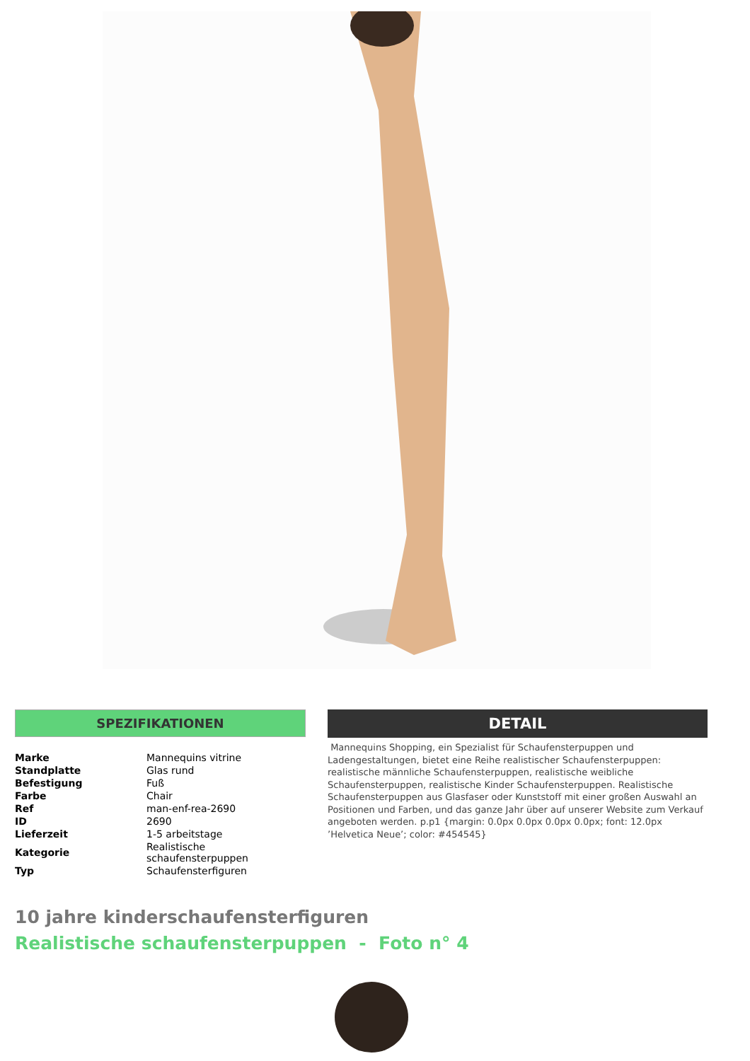SPEZIFIKATIONEN
| Marke | Mannequins vitrine |
| Standplatte | Glas rund |
| Befestigung | Fuß |
| Farbe | Chair |
| Ref | man-enf-rea-2690 |
| ID | 2690 |
| Lieferzeit | 1-5 arbeitstage |
| Kategorie | Realistische schaufensterpuppen |
| Typ | Schaufensterfiguren |
DETAIL
Mannequins Shopping, ein Spezialist für Schaufensterpuppen und Ladengestaltungen, bietet eine Reihe realistischer Schaufensterpuppen: realistische männliche Schaufensterpuppen, realistische weibliche Schaufensterpuppen, realistische Kinder Schaufensterpuppen. Realistische Schaufensterpuppen aus Glasfaser oder Kunststoff mit einer großen Auswahl an Positionen und Farben, und das ganze Jahr über auf unserer Website zum Verkauf angeboten werden. p.p1 {margin: 0.0px 0.0px 0.0px 0.0px; font: 12.0px ’Helvetica Neue’; color: #454545}
10 jahre kinderschaufensterfiguren
Realistische schaufensterpuppen - Foto n° 4